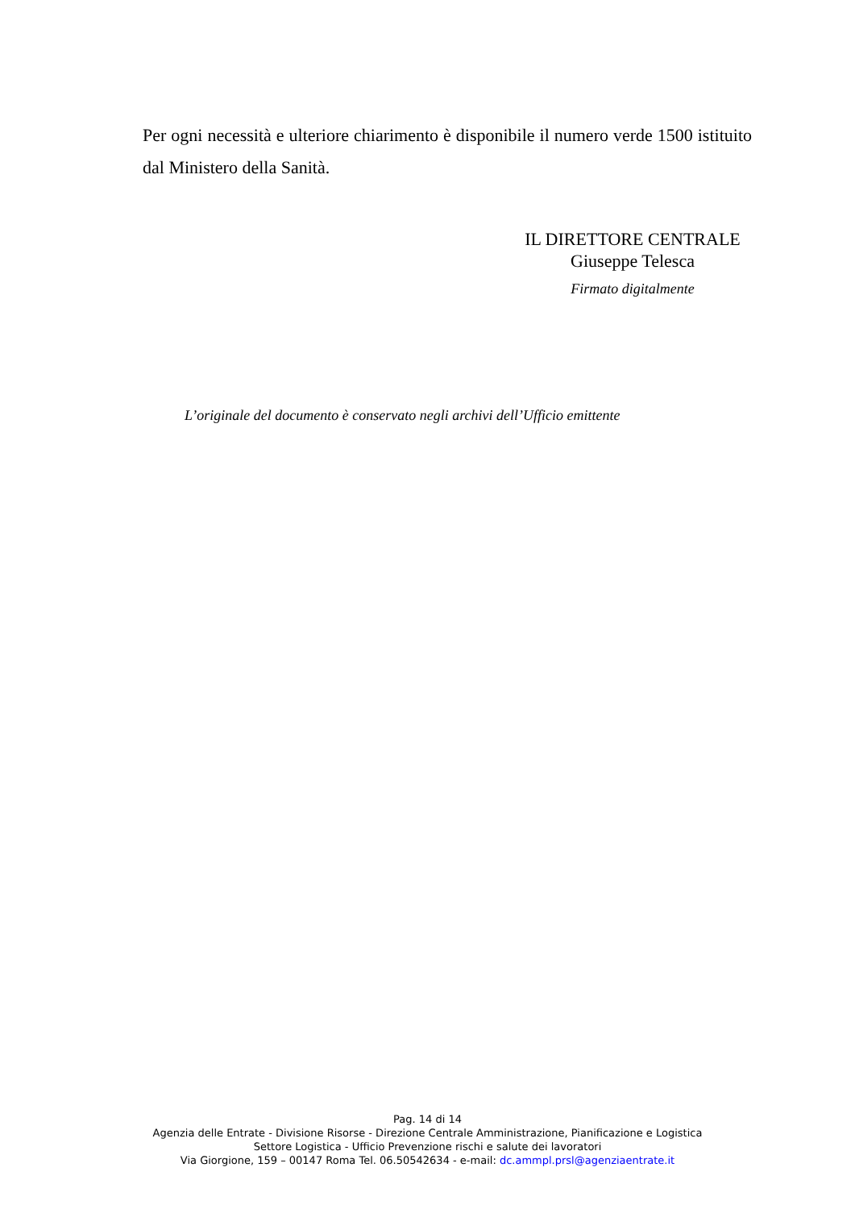Per ogni necessità e ulteriore chiarimento è disponibile il numero verde 1500 istituito dal Ministero della Sanità.
IL DIRETTORE CENTRALE
Giuseppe Telesca
Firmato digitalmente
L’originale del documento è conservato negli archivi dell’Ufficio emittente
Pag. 14 di 14
Agenzia delle Entrate - Divisione Risorse - Direzione Centrale Amministrazione, Pianificazione e Logistica
Settore Logistica - Ufficio Prevenzione rischi e salute dei lavoratori
Via Giorgione, 159 – 00147 Roma Tel. 06.50542634 - e-mail: dc.ammpl.prsl@agenziaentrate.it